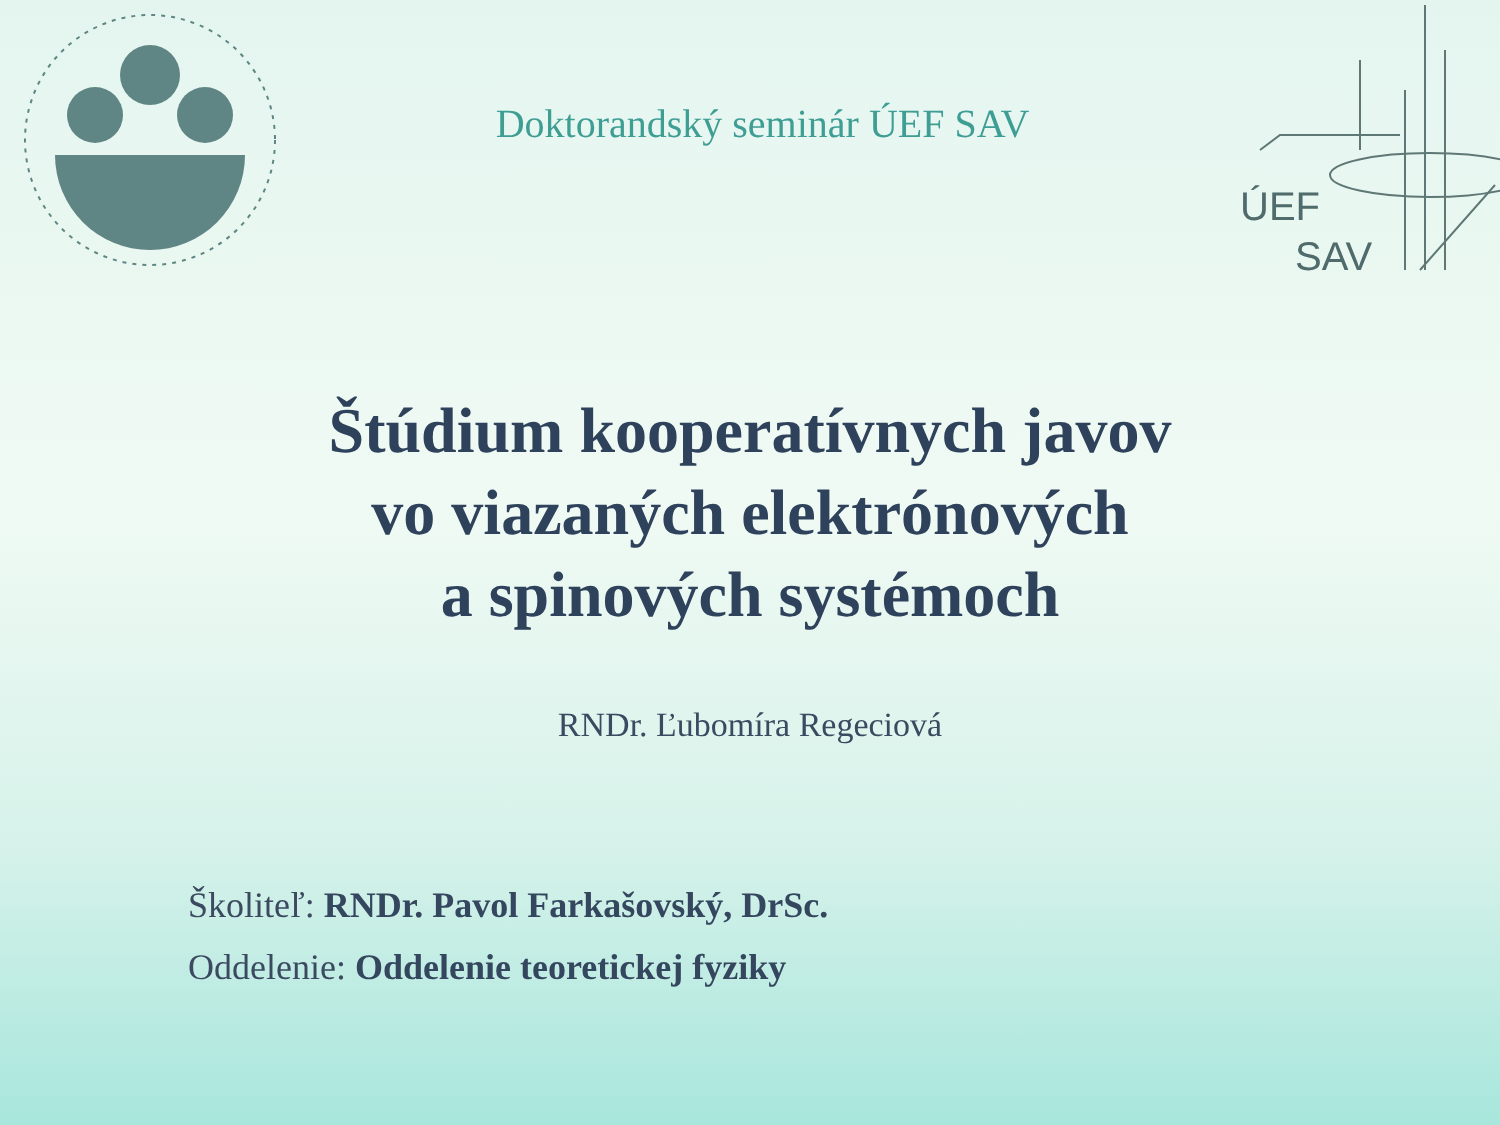Doktorandský seminár ÚEF SAV
ÚEF
SAV
Štúdium kooperatívnych javov
vo viazaných elektrónových
a spinových systémoch
RNDr. Ľubomíra Regeciová
Školiteľ: RNDr. Pavol Farkašovský, DrSc.
Oddelenie: Oddelenie teoretickej fyziky